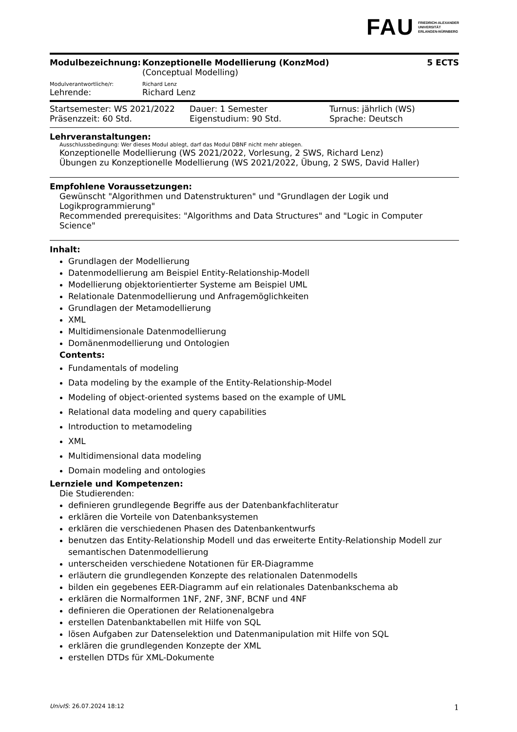FAU FRIEDRICH-ALEXANDER
UNIVERSITÄT
ERLANGEN-NÜRNBERG
Modulbezeichnung: Konzeptionelle Modellierung (KonzMod)
(Conceptual Modelling)
5 ECTS
Modulverantwortliche/r: Richard Lenz
Lehrende: Richard Lenz
Startsemester: WS 2021/2022
Präsenzzeit: 60 Std.
Dauer: 1 Semester
Eigenstudium: 90 Std.
Turnus: jährlich (WS)
Sprache: Deutsch
Lehrveranstaltungen:
Ausschlussbedingung: Wer dieses Modul ablegt, darf das Modul DBNF nicht mehr ablegen.
Konzeptionelle Modellierung (WS 2021/2022, Vorlesung, 2 SWS, Richard Lenz)
Übungen zu Konzeptionelle Modellierung (WS 2021/2022, Übung, 2 SWS, David Haller)
Empfohlene Voraussetzungen:
Gewünscht "Algorithmen und Datenstrukturen" und "Grundlagen der Logik und Logikprogrammierung"
Recommended prerequisites: "Algorithms and Data Structures" and "Logic in Computer Science"
Inhalt:
Grundlagen der Modellierung
Datenmodellierung am Beispiel Entity-Relationship-Modell
Modellierung objektorientierter Systeme am Beispiel UML
Relationale Datenmodellierung und Anfragemöglichkeiten
Grundlagen der Metamodellierung
XML
Multidimensionale Datenmodellierung
Domänenmodellierung und Ontologien
Contents:
Fundamentals of modeling
Data modeling by the example of the Entity-Relationship-Model
Modeling of object-oriented systems based on the example of UML
Relational data modeling and query capabilities
Introduction to metamodeling
XML
Multidimensional data modeling
Domain modeling and ontologies
Lernziele und Kompetenzen:
Die Studierenden:
definieren grundlegende Begriffe aus der Datenbankfachliteratur
erklären die Vorteile von Datenbanksystemen
erklären die verschiedenen Phasen des Datenbankentwurfs
benutzen das Entity-Relationship Modell und das erweiterte Entity-Relationship Modell zur semantischen Datenmodellierung
unterscheiden verschiedene Notationen für ER-Diagramme
erläutern die grundlegenden Konzepte des relationalen Datenmodells
bilden ein gegebenes EER-Diagramm auf ein relationales Datenbankschema ab
erklären die Normalformen 1NF, 2NF, 3NF, BCNF und 4NF
definieren die Operationen der Relationenalgebra
erstellen Datenbanktabellen mit Hilfe von SQL
lösen Aufgaben zur Datenselektion und Datenmanipulation mit Hilfe von SQL
erklären die grundlegenden Konzepte der XML
erstellen DTDs für XML-Dokumente
UnivIS: 26.07.2024 18:12 1